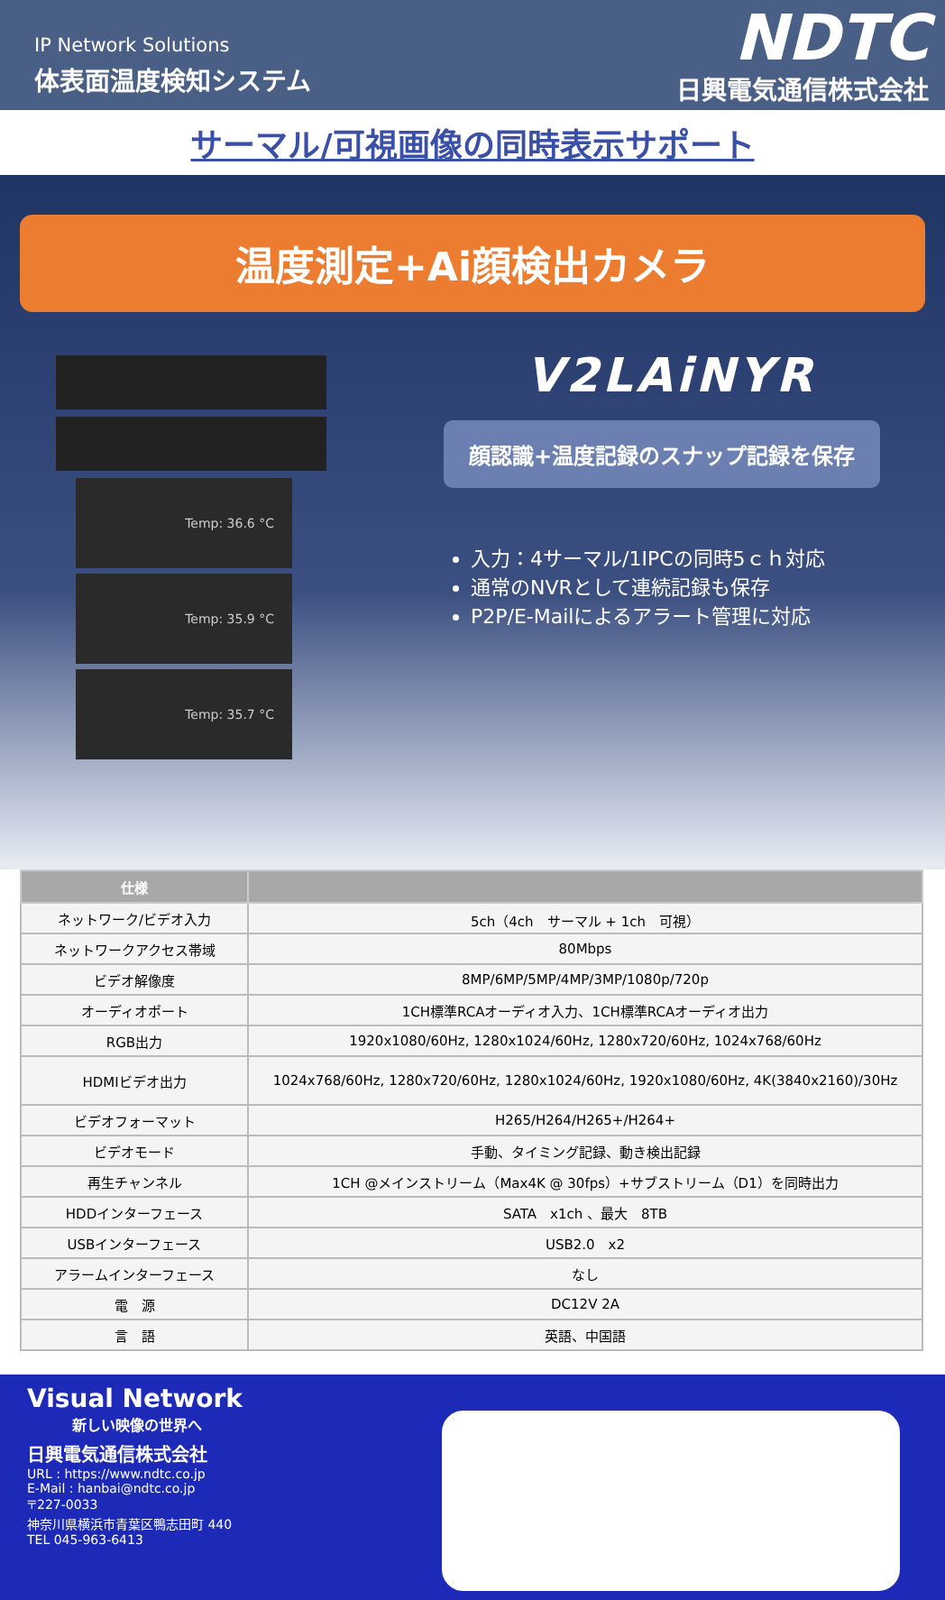IP Network Solutions
体表面温度検知システム
NDTC
日興電気通信株式会社
サーマル/可視画像の同時表示サポート
温度測定+Ai顔検出カメラ
Temp: 36.6 °C
Temp: 35.9 °C
Temp: 35.7 °C
V2LAiNYR
顔認識+温度記録のスナップ記録を保存
入力：4サーマル/1IPCの同時5ｃｈ対応
通常のNVRとして連続記録も保存
P2P/E-Mailによるアラート管理に対応
| 仕様 | |
| --- | --- |
| ネットワーク/ビデオ入力 | 5ch（4ch サーマル + 1ch 可視） |
| ネットワークアクセス帯域 | 80Mbps |
| ビデオ解像度 | 8MP/6MP/5MP/4MP/3MP/1080p/720p |
| オーディオポート | 1CH標準RCAオーディオ入力、1CH標準RCAオーディオ出力 |
| RGB出力 | 1920x1080/60Hz, 1280x1024/60Hz, 1280x720/60Hz, 1024x768/60Hz |
| HDMIビデオ出力 | 1024x768/60Hz, 1280x720/60Hz, 1280x1024/60Hz, 1920x1080/60Hz, 4K(3840x2160)/30Hz |
| ビデオフォーマット | H265/H264/H265+/H264+ |
| ビデオモード | 手動、タイミング記録、動き検出記録 |
| 再生チャンネル | 1CH @メインストリーム（Max4K @ 30fps）+サブストリーム（D1）を同時出力 |
| HDDインターフェース | SATA x1ch 、最大 8TB |
| USBインターフェース | USB2.0 x2 |
| アラームインターフェース | なし |
| 電 源 | DC12V 2A |
| 言 語 | 英語、中国語 |
Visual Network
新しい映像の世界へ
日興電気通信株式会社
URL : https://www.ndtc.co.jp
E-Mail : hanbai@ndtc.co.jp
〒227-0033
神奈川県横浜市青葉区鴨志田町 440
TEL 045-963-6413